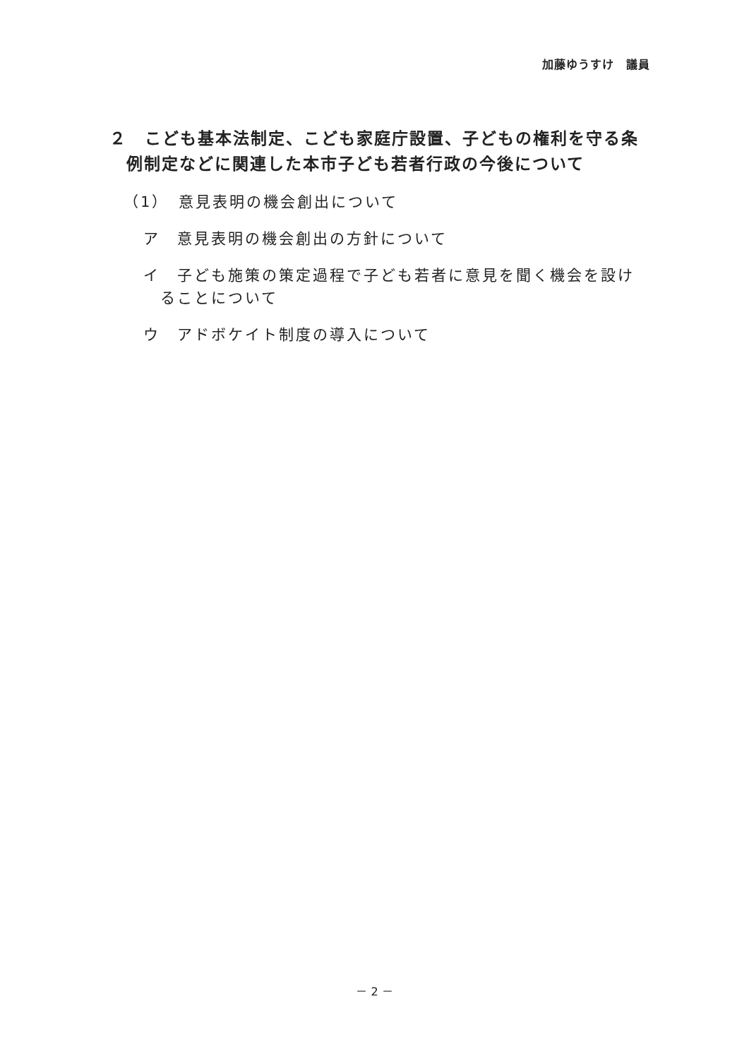加藤ゆうすけ　議員
２　こども基本法制定、こども家庭庁設置、子どもの権利を守る条例制定などに関連した本市子ども若者行政の今後について
（1）　意見表明の機会創出について
ア　意見表明の機会創出の方針について
イ　子ども施策の策定過程で子ども若者に意見を聞く機会を設けることについて
ウ　アドボケイト制度の導入について
－ 2 －